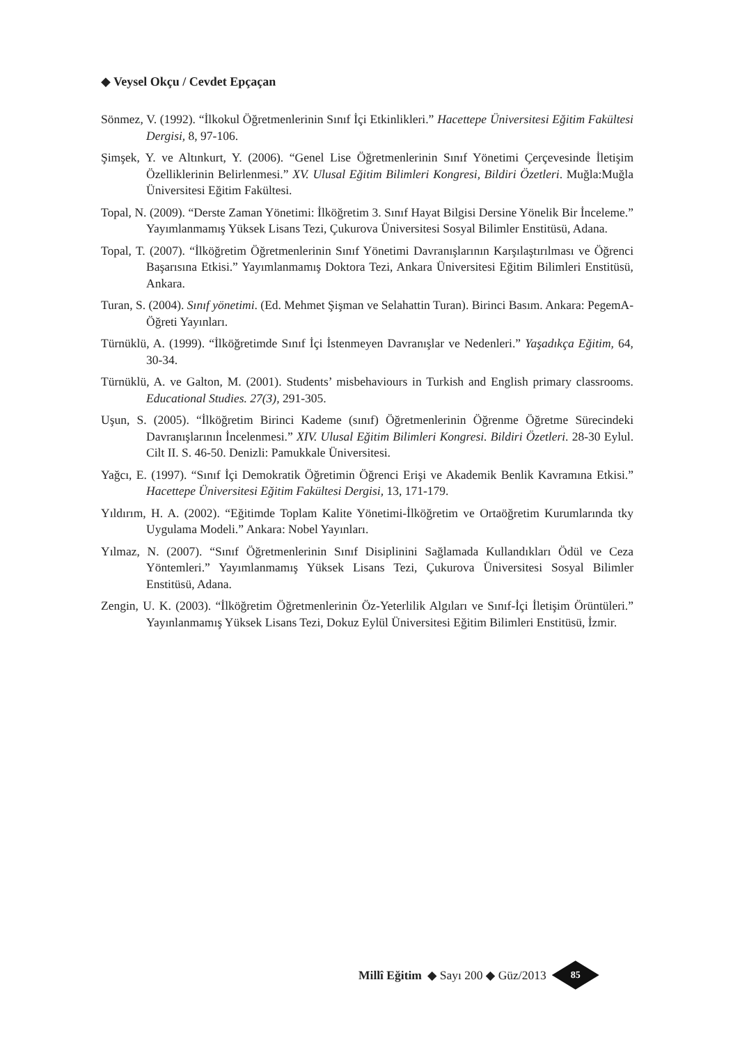◆ Veysel Okçu / Cevdet Epçaçan
Sönmez, V. (1992). “İlkokul Öğretmenlerinin Sınıf İçi Etkinlikleri.” Hacettepe Üniversitesi Eğitim Fakültesi Dergisi, 8, 97-106.
Şimşek, Y. ve Altınkurt, Y. (2006). “Genel Lise Öğretmenlerinin Sınıf Yönetimi Çerçevesinde İletişim Özelliklerinin Belirlenmesi.” XV. Ulusal Eğitim Bilimleri Kongresi, Bildiri Özetleri. Muğla:Muğla Üniversitesi Eğitim Fakültesi.
Topal, N. (2009). “Derste Zaman Yönetimi: İlköğretim 3. Sınıf Hayat Bilgisi Dersine Yönelik Bir İnceleme.” Yayımlanmamış Yüksek Lisans Tezi, Çukurova Üniversitesi Sosyal Bilimler Enstitüsü, Adana.
Topal, T. (2007). “İlköğretim Öğretmenlerinin Sınıf Yönetimi Davranışlarının Karşılaştırılması ve Öğrenci Başarısına Etkisi.” Yayımlanmamış Doktora Tezi, Ankara Üniversitesi Eğitim Bilimleri Enstitüsü, Ankara.
Turan, S. (2004). Sınıf yönetimi. (Ed. Mehmet Şişman ve Selahattin Turan). Birinci Basım. Ankara: PegemA-Öğreti Yayınları.
Türnüklü, A. (1999). “İlköğretimde Sınıf İçi İstenmeyen Davranışlar ve Nedenleri.” Yaşadıkça Eğitim, 64, 30-34.
Türnüklü, A. ve Galton, M. (2001). Students’ misbehaviours in Turkish and English primary classrooms. Educational Studies. 27(3), 291-305.
Uşun, S. (2005). “İlköğretim Birinci Kademe (sınıf) Öğretmenlerinin Öğrenme Öğretme Sürecindeki Davranışlarının İncelenmesi.” XIV. Ulusal Eğitim Bilimleri Kongresi. Bildiri Özetleri. 28-30 Eylul. Cilt II. S. 46-50. Denizli: Pamukkale Üniversitesi.
Yağcı, E. (1997). “Sınıf İçi Demokratik Öğretimin Öğrenci Erişi ve Akademik Benlik Kavramına Etkisi.” Hacettepe Üniversitesi Eğitim Fakültesi Dergisi, 13, 171-179.
Yıldırım, H. A. (2002). “Eğitimde Toplam Kalite Yönetimi-İlköğretim ve Ortaöğretim Kurumlarında tky Uygulama Modeli.” Ankara: Nobel Yayınları.
Yılmaz, N. (2007). “Sınıf Öğretmenlerinin Sınıf Disiplinini Sağlamada Kullandıkları Ödül ve Ceza Yöntemleri.” Yayımlanmamış Yüksek Lisans Tezi, Çukurova Üniversitesi Sosyal Bilimler Enstitüsü, Adana.
Zengin, U. K. (2003). “İlköğretim Öğretmenlerinin Öz-Yeterlilik Algıları ve Sınıf-İçi İletişim Örüntüleri.” Yayınlanmamış Yüksek Lisans Tezi, Dokuz Eylül Üniversitesi Eğitim Bilimleri Enstitüsü, İzmir.
Millî Eğitim ◆ Sayı 200 ◆ Güz/2013
85